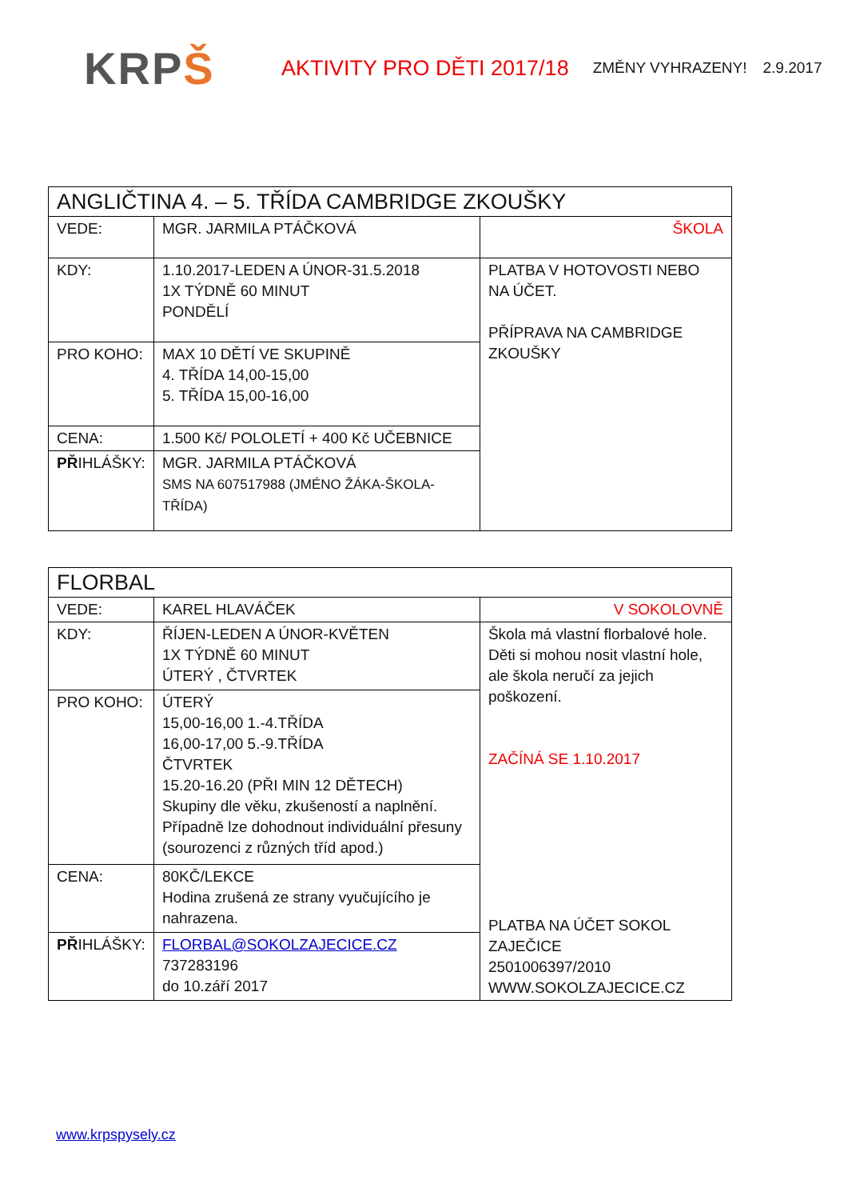KRPŠ
AKTIVITY PRO DĚTI 2017/18
ZMĚNY VYHRAZENY! 2.9.2017
| ANGLIČTINA 4. – 5. TŘÍDA CAMBRIDGE ZKOUŠKY | | |
| VEDE: | MGR. JARMILA PTÁČKOVÁ | ŠKOLA |
| KDY: | 1.10.2017-LEDEN A ÚNOR-31.5.2018 1X TÝDNĚ 60 MINUT PONDĚLÍ | PLATBA V HOTOVOSTI NEBO NA ÚČET. PŘÍPRAVA NA CAMBRIDGE ZKOUŠKY |
| PRO KOHO: | MAX 10 DĚTÍ VE SKUPINĚ 4. TŘÍDA 14,00-15,00 5. TŘÍDA 15,00-16,00 | |
| CENA: | 1.500 Kč/ POLOLETÍ + 400 Kč UČEBNICE | |
| PŘ IHLÁŠKY: | MGR. JARMILA PTÁČKOVÁ SMS NA 607517988 (JMÉNO ŽÁKA-ŠKOLA-TŘÍDA) | |
| FLORBAL | | |
| VEDE: | KAREL HLAVÁČEK | V SOKOLOVNĚ |
| KDY: | ŘÍJEN-LEDEN A ÚNOR-KVĚTEN 1X TÝDNĚ 60 MINUT ÚTERÝ , ČTVRTEK | Škola má vlastní florbalové hole. Děti si mohou nosit vlastní hole, ale škola neručí za jejich poškození. ZAČÍNÁ SE 1.10.2017 PLATBA NA ÚČET SOKOL ZAJEČICE 2501006397/2010 WWW.SOKOLZAJECICE.CZ |
| PRO KOHO: | ÚTERÝ 15,00-16,00 1.-4.TŘÍDA 16,00-17,00 5.-9.TŘÍDA ČTVRTEK 15.20-16.20 (PŘI MIN 12 DĚTECH) Skupiny dle věku, zkušeností a naplnění. Případně lze dohodnout individuální přesuny (sourozenci z různých tříd apod.) | |
| CENA: | 80KČ/LEKCE Hodina zrušená ze strany vyučujícího je nahrazena. | |
| PŘ IHLÁŠKY: | FLORBAL@SOKOLZAJECICE.CZ 737283196 do 10.září 2017 | |
www.krpspysely.cz